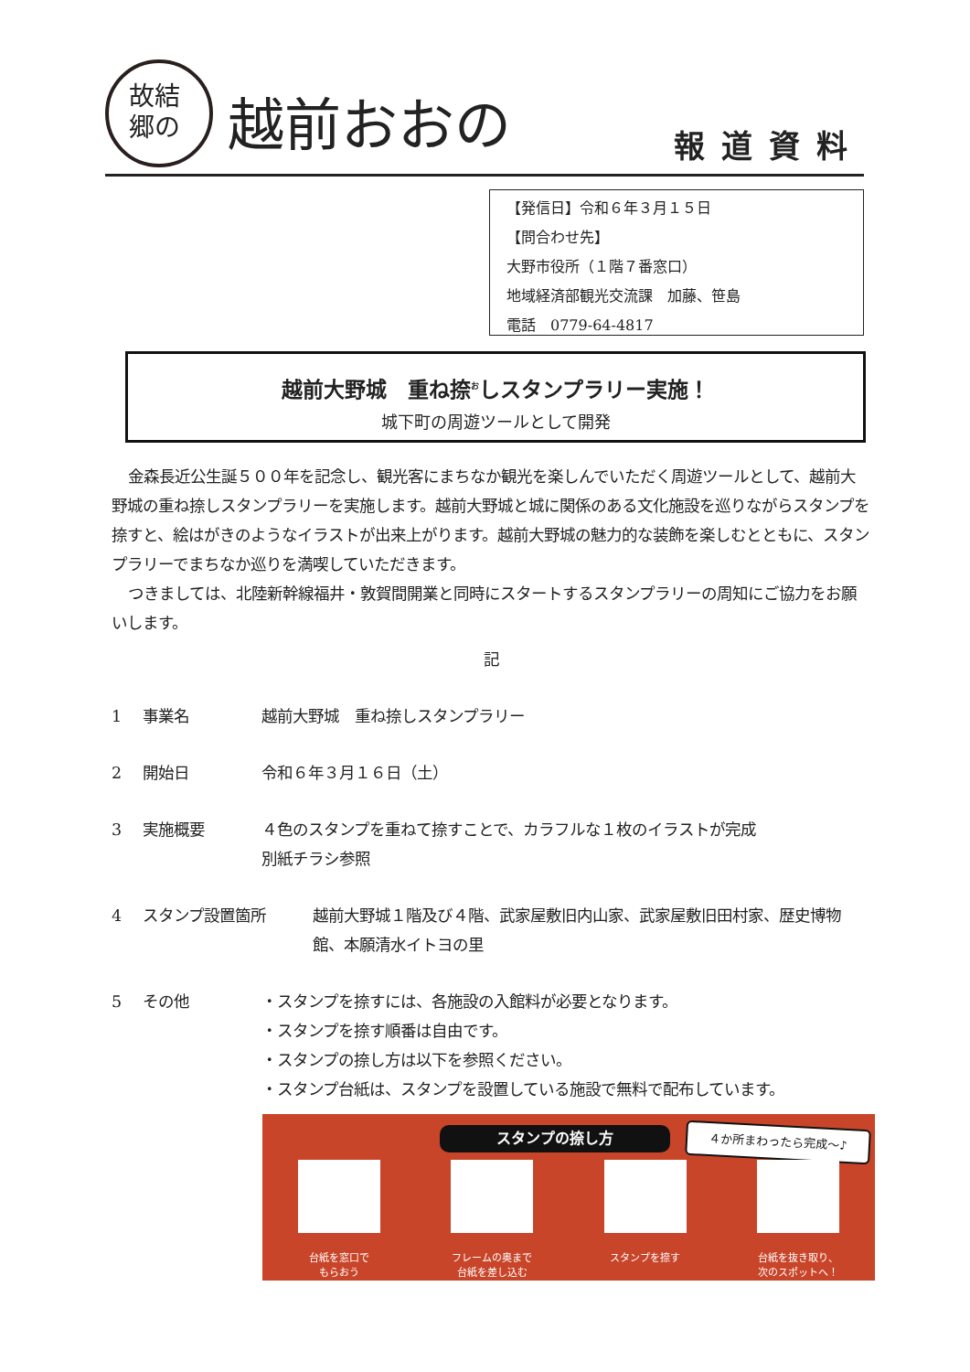故結
郷の
越前おおの
報道資料
【発信日】令和６年３月１５日
【問合わせ先】
大野市役所（１階７番窓口）
地域経済部観光交流課　加藤、笹島
電話　0779-64-4817
越前大野城　重ね捺<sup>お</sup>しスタンプラリー実施！
城下町の周遊ツールとして開発
金森長近公生誕５００年を記念し、観光客にまちなか観光を楽しんでいただく周遊ツールとして、越前大野城の重ね捺しスタンプラリーを実施します。越前大野城と城に関係のある文化施設を巡りながらスタンプを捺すと、絵はがきのようなイラストが出来上がります。越前大野城の魅力的な装飾を楽しむとともに、スタンプラリーでまちなか巡りを満喫していただきます。
つきましては、北陸新幹線福井・敦賀間開業と同時にスタートするスタンプラリーの周知にご協力をお願いします。
記
1 事業名 越前大野城　重ね捺しスタンプラリー
2 開始日 令和６年３月１６日（土）
3 実施概要 ４色のスタンプを重ねて捺すことで、カラフルな１枚のイラストが完成
別紙チラシ参照
4 スタンプ設置箇所 越前大野城１階及び４階、武家屋敷旧内山家、武家屋敷旧田村家、歴史博物館、本願清水イトヨの里
5 その他 ・スタンプを捺すには、各施設の入館料が必要となります。
・スタンプを捺す順番は自由です。
・スタンプの捺し方は以下を参照ください。
・スタンプ台紙は、スタンプを設置している施設で無料で配布しています。
スタンプの捺し方 ４か所まわったら完成～♪
台紙を窓口で
もらおう
フレームの奥まで
台紙を差し込む
スタンプを捺す 台紙を抜き取り、
次のスポットへ！